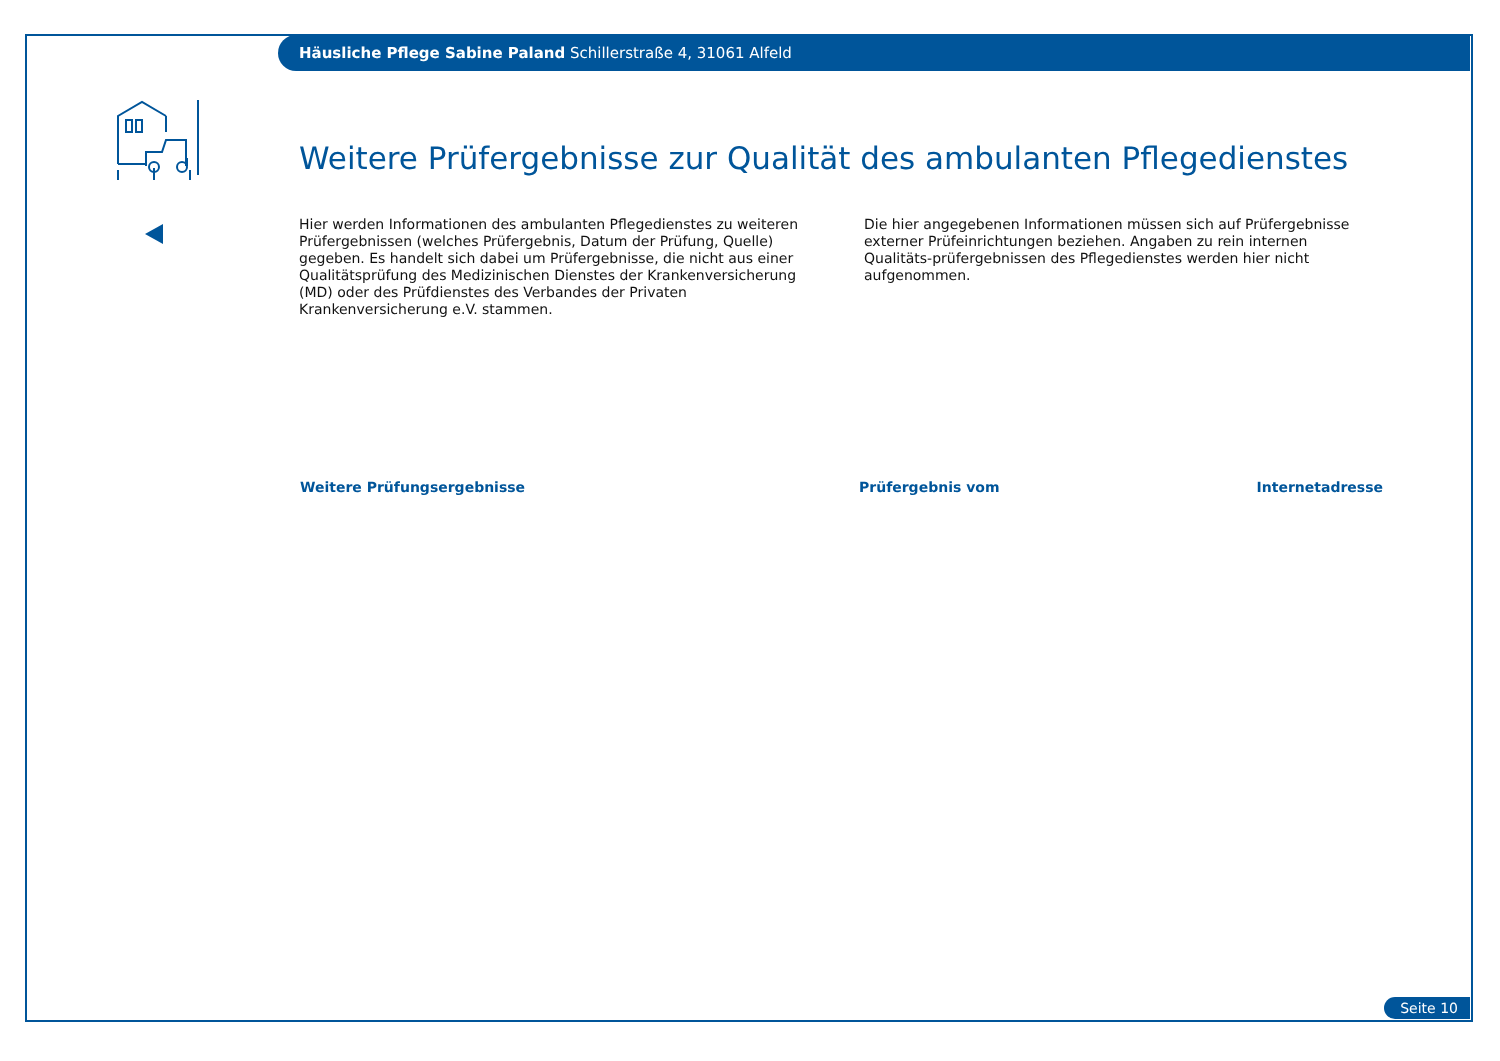Häusliche Pflege Sabine Paland Schillerstraße 4, 31061 Alfeld
Weitere Prüfergebnisse zur Qualität des ambulanten Pflegedienstes
Hier werden Informationen des ambulanten Pflegedienstes zu weiteren Prüfergebnissen (welches Prüfergebnis, Datum der Prüfung, Quelle) gegeben. Es handelt sich dabei um Prüfergebnisse, die nicht aus einer Qualitätsprüfung des Medizinischen Dienstes der Krankenversicherung (MD) oder des Prüfdienstes des Verbandes der Privaten Krankenversicherung e.V. stammen.
Die hier angegebenen Informationen müssen sich auf Prüfergebnisse externer Prüfeinrichtungen beziehen. Angaben zu rein internen Qualitäts-prüfergebnissen des Pflegedienstes werden hier nicht aufgenommen.
| Weitere Prüfungsergebnisse | Prüfergebnis vom | Internetadresse |
| --- | --- | --- |
Seite 10